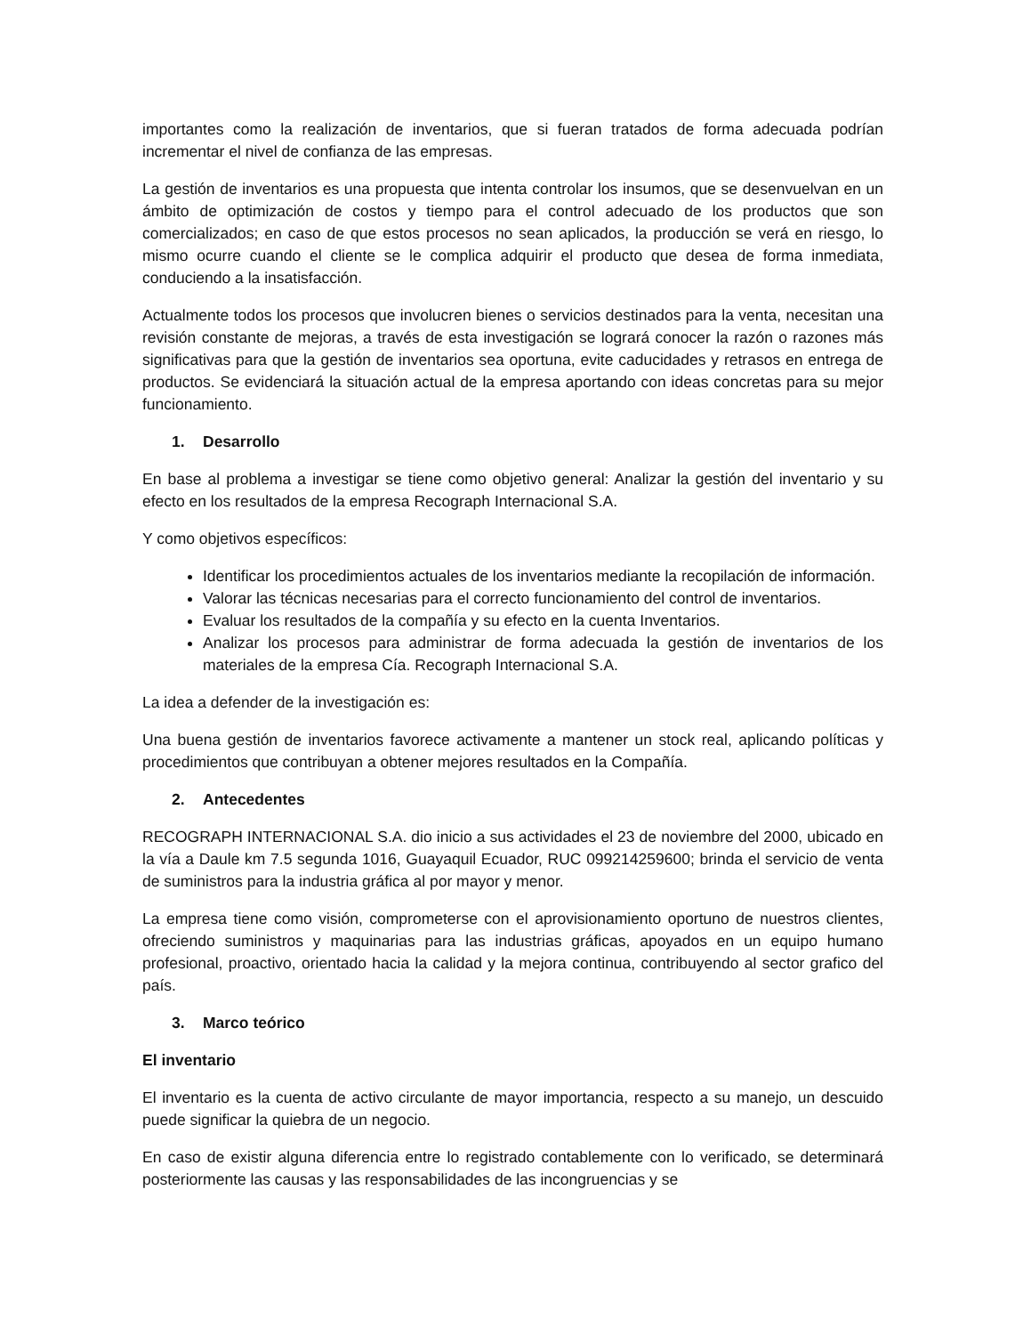importantes como la realización de inventarios, que si fueran tratados de forma adecuada podrían incrementar el nivel de confianza de las empresas.
La gestión de inventarios es una propuesta que intenta controlar los insumos, que se desenvuelvan en un ámbito de optimización de costos y tiempo para el control adecuado de los productos que son comercializados; en caso de que estos procesos no sean aplicados, la producción se verá en riesgo, lo mismo ocurre cuando el cliente se le complica adquirir el producto que desea de forma inmediata, conduciendo a la insatisfacción.
Actualmente todos los procesos que involucren bienes o servicios destinados para la venta, necesitan una revisión constante de mejoras, a través de esta investigación se logrará conocer la razón o razones más significativas para que la gestión de inventarios sea oportuna, evite caducidades y retrasos en entrega de productos. Se evidenciará la situación actual de la empresa aportando con ideas concretas para su mejor funcionamiento.
1. Desarrollo
En base al problema a investigar se tiene como objetivo general: Analizar la gestión del inventario y su efecto en los resultados de la empresa Recograph Internacional S.A.
Y como objetivos específicos:
Identificar los procedimientos actuales de los inventarios mediante la recopilación de información.
Valorar las técnicas necesarias para el correcto funcionamiento del control de inventarios.
Evaluar los resultados de la compañía y su efecto en la cuenta Inventarios.
Analizar los procesos para administrar de forma adecuada la gestión de inventarios de los materiales de la empresa Cía. Recograph Internacional S.A.
La idea a defender de la investigación es:
Una buena gestión de inventarios favorece activamente a mantener un stock real, aplicando políticas y procedimientos que contribuyan a obtener mejores resultados en la Compañía.
2. Antecedentes
RECOGRAPH INTERNACIONAL S.A. dio inicio a sus actividades el 23 de noviembre del 2000, ubicado en la vía a Daule km 7.5 segunda 1016, Guayaquil Ecuador, RUC 099214259600; brinda el servicio de venta de suministros para la industria gráfica al por mayor y menor.
La empresa tiene como visión, comprometerse con el aprovisionamiento oportuno de nuestros clientes, ofreciendo suministros y maquinarias para las industrias gráficas, apoyados en un equipo humano profesional, proactivo, orientado hacia la calidad y la mejora continua, contribuyendo al sector grafico del país.
3. Marco teórico
El inventario
El inventario es la cuenta de activo circulante de mayor importancia, respecto a su manejo, un descuido puede significar la quiebra de un negocio.
En caso de existir alguna diferencia entre lo registrado contablemente con lo verificado, se determinará posteriormente las causas y las responsabilidades de las incongruencias y se